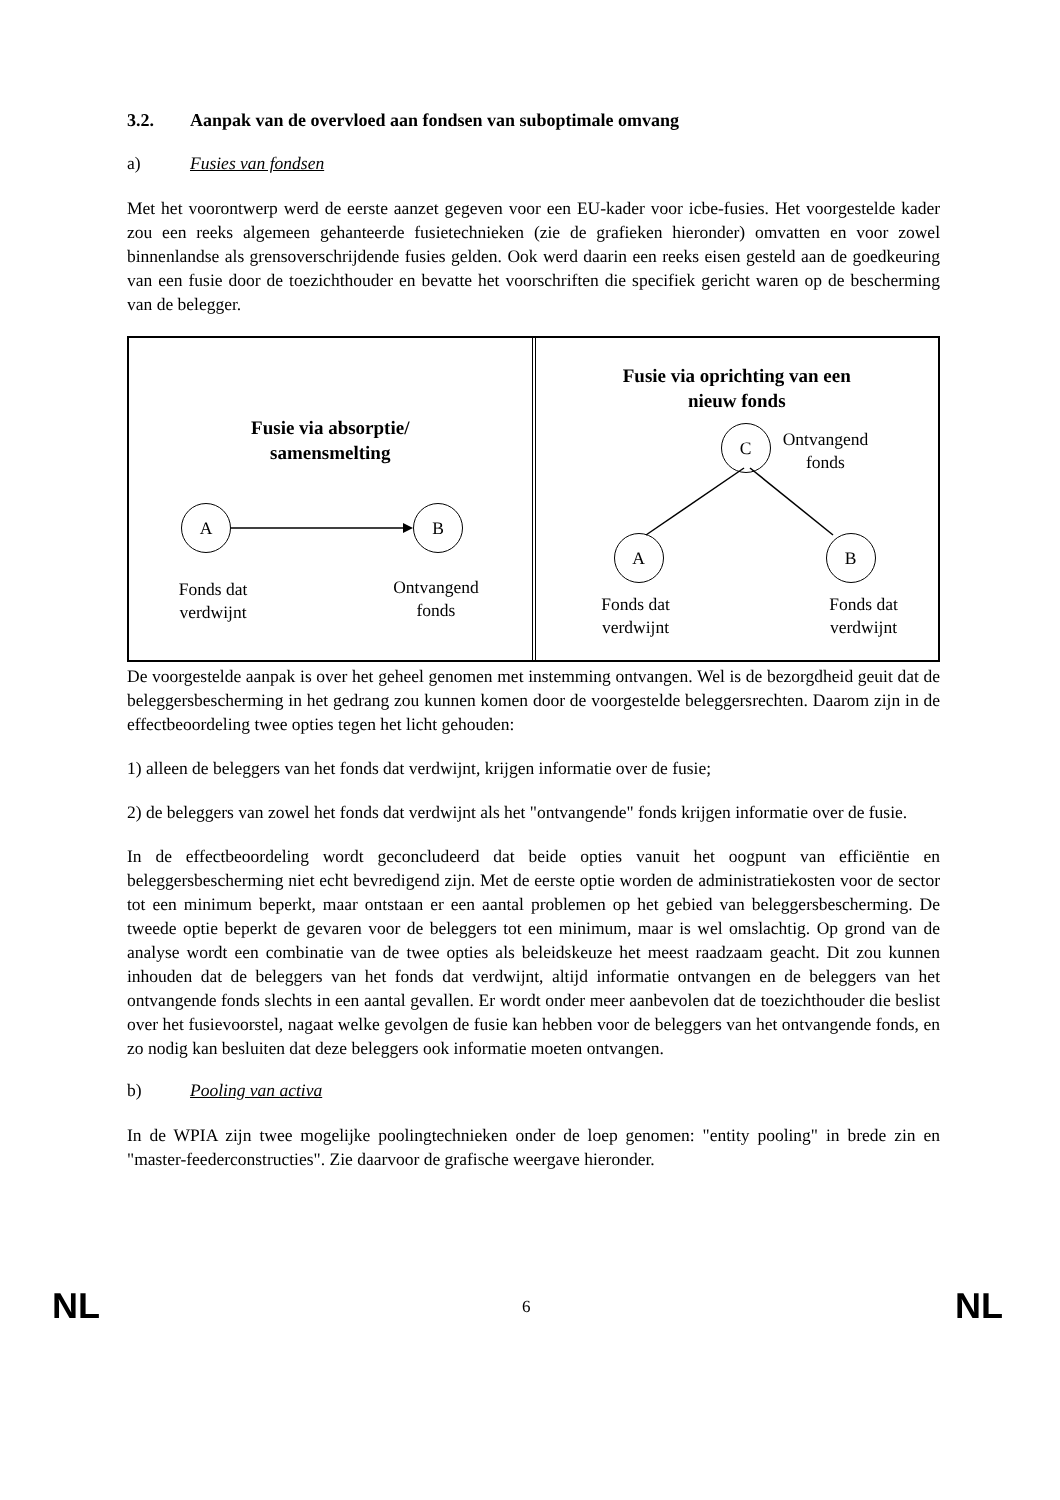3.2. Aanpak van de overvloed aan fondsen van suboptimale omvang
a) Fusies van fondsen
Met het voorontwerp werd de eerste aanzet gegeven voor een EU-kader voor icbe-fusies. Het voorgestelde kader zou een reeks algemeen gehanteerde fusietechnieken (zie de grafieken hieronder) omvatten en voor zowel binnenlandse als grensoverschrijdende fusies gelden. Ook werd daarin een reeks eisen gesteld aan de goedkeuring van een fusie door de toezichthouder en bevatte het voorschriften die specifiek gericht waren op de bescherming van de belegger.
Fusie via absorptie/
samensmelting
A B
Fonds dat verdwijnt
Ontvangend fonds
Fusie via oprichting van een
nieuw fonds
C
Ontvangend fonds
A B
Fonds dat verdwijnt
Fonds dat verdwijnt
De voorgestelde aanpak is over het geheel genomen met instemming ontvangen. Wel is de bezorgdheid geuit dat de beleggersbescherming in het gedrang zou kunnen komen door de voorgestelde beleggersrechten. Daarom zijn in de effectbeoordeling twee opties tegen het licht gehouden:
1) alleen de beleggers van het fonds dat verdwijnt, krijgen informatie over de fusie;
2) de beleggers van zowel het fonds dat verdwijnt als het "ontvangende" fonds krijgen informatie over de fusie.
In de effectbeoordeling wordt geconcludeerd dat beide opties vanuit het oogpunt van efficiëntie en beleggersbescherming niet echt bevredigend zijn. Met de eerste optie worden de administratiekosten voor de sector tot een minimum beperkt, maar ontstaan er een aantal problemen op het gebied van beleggersbescherming. De tweede optie beperkt de gevaren voor de beleggers tot een minimum, maar is wel omslachtig. Op grond van de analyse wordt een combinatie van de twee opties als beleidskeuze het meest raadzaam geacht. Dit zou kunnen inhouden dat de beleggers van het fonds dat verdwijnt, altijd informatie ontvangen en de beleggers van het ontvangende fonds slechts in een aantal gevallen. Er wordt onder meer aanbevolen dat de toezichthouder die beslist over het fusievoorstel, nagaat welke gevolgen de fusie kan hebben voor de beleggers van het ontvangende fonds, en zo nodig kan besluiten dat deze beleggers ook informatie moeten ontvangen.
b) Pooling van activa
In de WPIA zijn twee mogelijke poolingtechnieken onder de loep genomen: "entity pooling" in brede zin en "master-feederconstructies". Zie daarvoor de grafische weergave hieronder.
NL 6 NL